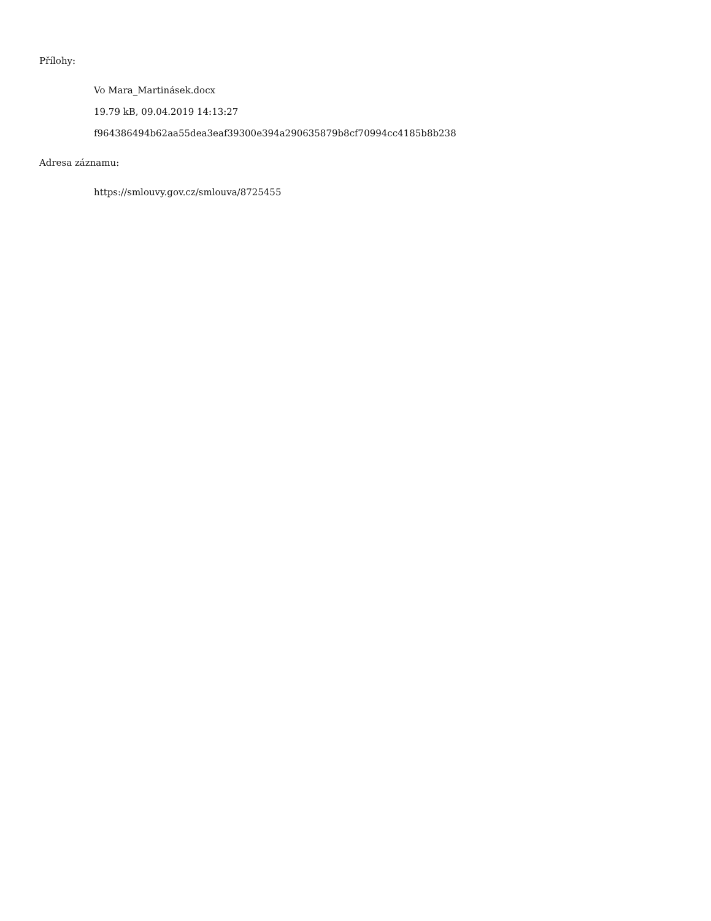Přílohy:
Vo Mara_Martinásek.docx
19.79 kB, 09.04.2019 14:13:27
f964386494b62aa55dea3eaf39300e394a290635879b8cf70994cc4185b8b238
Adresa záznamu:
https://smlouvy.gov.cz/smlouva/8725455